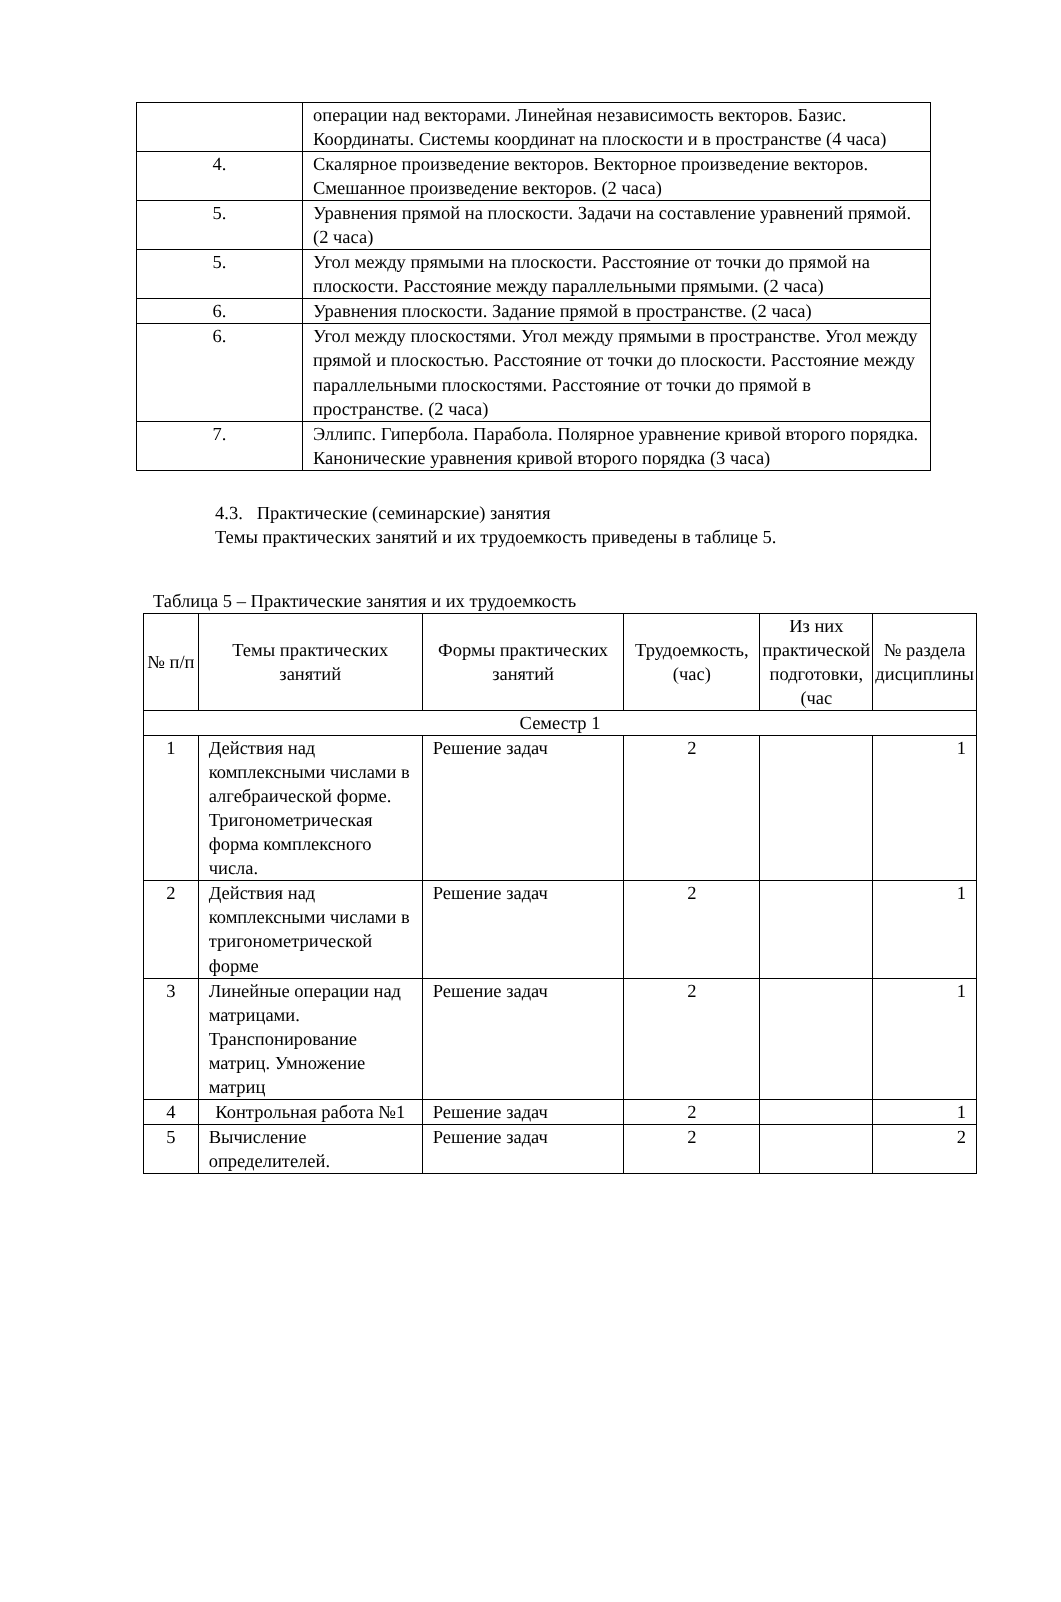| | операции над векторами. Линейная независимость векторов. Базис. Координаты. Системы координат на плоскости и в пространстве (4 часа) |
| 4. | Скалярное произведение векторов. Векторное произведение векторов. Смешанное произведение векторов. (2 часа) |
| 5. | Уравнения прямой на плоскости. Задачи на составление уравнений прямой. (2 часа) |
| 5. | Угол между прямыми на плоскости. Расстояние от точки до прямой на плоскости. Расстояние между параллельными прямыми. (2 часа) |
| 6. | Уравнения плоскости. Задание прямой в пространстве. (2 часа) |
| 6. | Угол между плоскостями. Угол между прямыми в пространстве. Угол между прямой и плоскостью. Расстояние от точки до плоскости. Расстояние между параллельными плоскостями. Расстояние от точки до прямой в пространстве. (2 часа) |
| 7. | Эллипс. Гипербола. Парабола. Полярное уравнение кривой второго порядка. Канонические уравнения кривой второго порядка (3 часа) |
4.3. Практические (семинарские) занятия
Темы практических занятий и их трудоемкость приведены в таблице 5.
Таблица 5 – Практические занятия и их трудоемкость
| № п/п | Темы практических занятий | Формы практических занятий | Трудоемкость, (час) | Из них практической подготовки, (час | № раздела дисциплины |
| --- | --- | --- | --- | --- | --- |
| Семестр 1 | | | | | |
| 1 | Действия над комплексными числами в алгебраической форме. Тригонометрическая форма комплексного числа. | Решение задач | 2 | | 1 |
| 2 | Действия над комплексными числами в тригонометрической форме | Решение задач | 2 | | 1 |
| 3 | Линейные операции над матрицами. Транспонирование матриц. Умножение матриц | Решение задач | 2 | | 1 |
| 4 | Контрольная работа №1 | Решение задач | 2 | | 1 |
| 5 | Вычисление определителей. | Решение задач | 2 | | 2 |